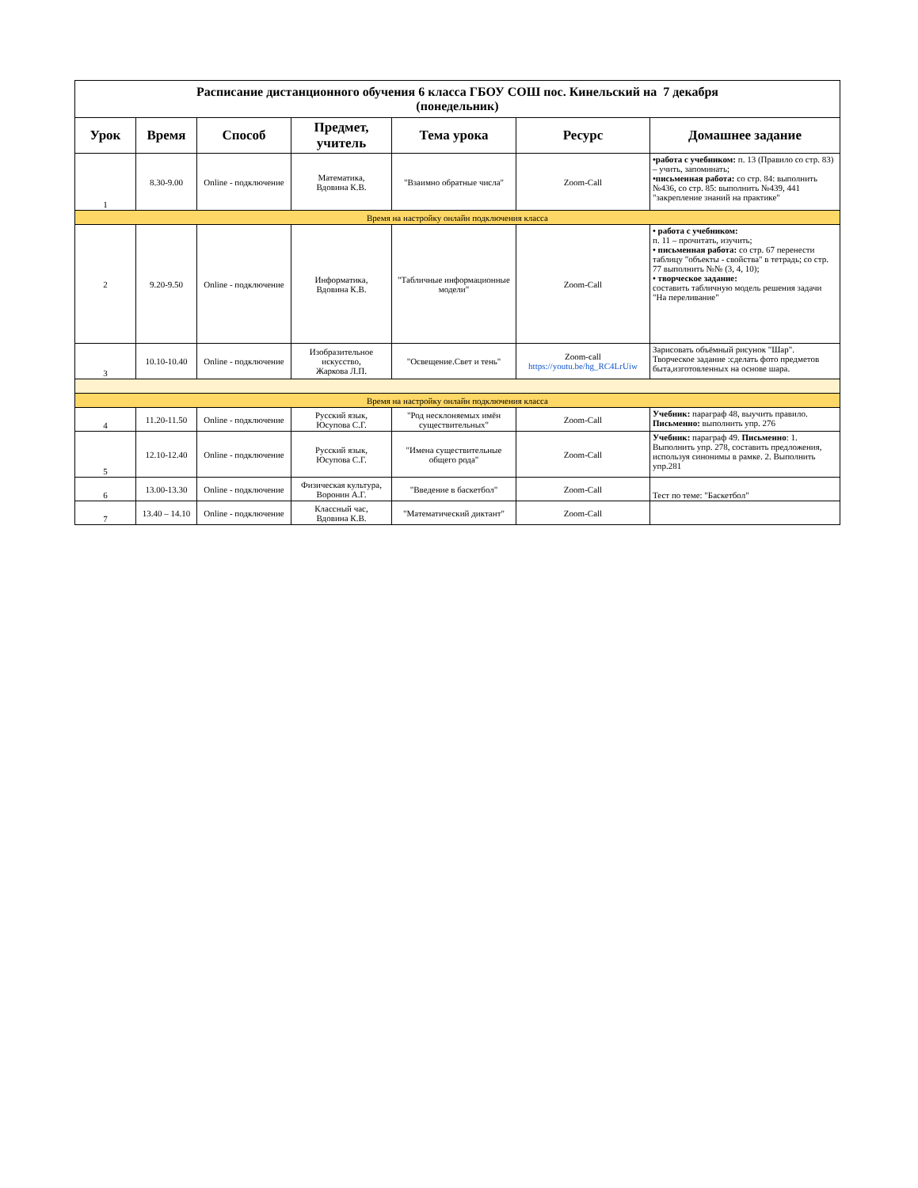| Расписание дистанционного обучения 6 класса ГБОУ СОШ пос. Кинельский на 7 декабря (понедельник) | | | | | | |
| Урок | Время | Способ | Предмет, учитель | Тема урока | Ресурс | Домашнее задание |
| 1 | 8.30-9.00 | Online - подключение | Математика, Вдовина К.В. | "Взаимно обратные числа" | Zoom-Call | •работа с учебником: п. 13 (Правило со стр. 83) – учить, запоминать; •письменная работа: со стр. 84: выполнить №436, со стр. 85: выполнить №439, 441 "закрепление знаний на практике" |
| Время на настройку онлайн подключения класса | | | | | | |
| 2 | 9.20-9.50 | Online - подключение | Информатика, Вдовина К.В. | "Табличные информационные модели" | Zoom-Call | • работа с учебником: п. 11 – прочитать, изучить; • письменная работа: со стр. 67 перенести таблицу "объекты - свойства" в тетрадь; со стр. 77 выполнить №№ (3, 4, 10); • творческое задание: составить табличную модель решения задачи "На переливание" |
| 3 | 10.10-10.40 | Online - подключение | Изобразительное искусство, Жаркова Л.П. | "Освещение.Свет и тень" | Zoom-call https://youtu.be/hg_RC4LrUiw | Зарисовать объёмный рисунок "Шар". Творческое задание :сделать фото предметов быта,изготовленных на основе шара. |
| Время на настройку онлайн подключения класса | | | | | | |
| 4 | 11.20-11.50 | Online - подключение | Русский язык, Юсупова С.Г. | "Род несклоняемых имён существительных" | Zoom-Call | Учебник: параграф 48, выучить правило. Письменно: выполнить упр. 276 |
| 5 | 12.10-12.40 | Online - подключение | Русский язык, Юсупова С.Г. | "Имена существительные общего рода" | Zoom-Call | Учебник: параграф 49. Письменно : 1. Выполнить упр. 278, составить предложения, используя синонимы в рамке. 2. Выполнить упр.281 |
| 6 | 13.00-13.30 | Online - подключение | Физическая культура, Воронин А.Г. | "Введение в баскетбол" | Zoom-Call | Тест по теме: "Баскетбол" |
| 7 | 13.40 – 14.10 | Online - подключение | Классный час, Вдовина К.В. | "Математический диктант" | Zoom-Call | |